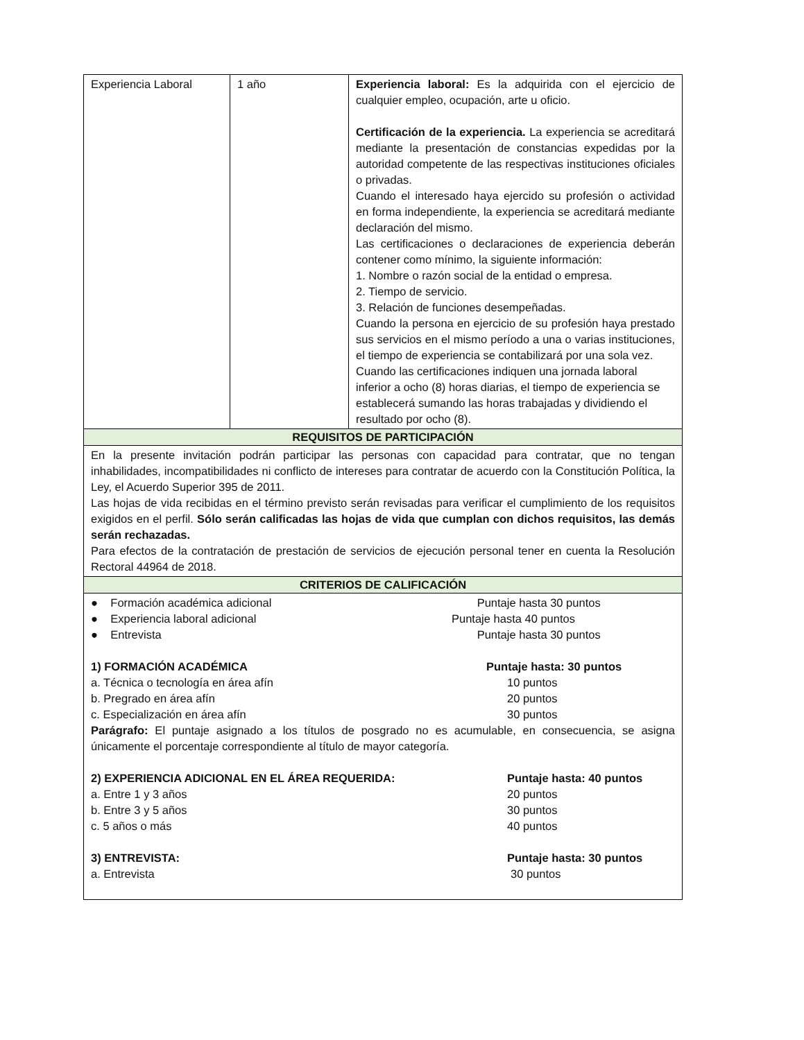| Experiencia Laboral | 1 año | Experiencia laboral: Es la adquirida con el ejercicio de cualquier empleo, ocupación, arte u oficio. Certificación de la experiencia. La experiencia se acreditará mediante la presentación de constancias expedidas por la autoridad competente de las respectivas instituciones oficiales o privadas. Cuando el interesado haya ejercido su profesión o actividad en forma independiente, la experiencia se acreditará mediante declaración del mismo. Las certificaciones o declaraciones de experiencia deberán contener como mínimo, la siguiente información: 1. Nombre o razón social de la entidad o empresa. 2. Tiempo de servicio. 3. Relación de funciones desempeñadas. Cuando la persona en ejercicio de su profesión haya prestado sus servicios en el mismo período a una o varias instituciones, el tiempo de experiencia se contabilizará por una sola vez. Cuando las certificaciones indiquen una jornada laboral inferior a ocho (8) horas diarias, el tiempo de experiencia se establecerá sumando las horas trabajadas y dividiendo el resultado por ocho (8). |
| REQUISITOS DE PARTICIPACIÓN | | |
| En la presente invitación podrán participar las personas con capacidad para contratar, que no tengan inhabilidades, incompatibilidades ni conflicto de intereses para contratar de acuerdo con la Constitución Política, la Ley, el Acuerdo Superior 395 de 2011. Las hojas de vida recibidas en el término previsto serán revisadas para verificar el cumplimiento de los requisitos exigidos en el perfil. Sólo serán calificadas las hojas de vida que cumplan con dichos requisitos, las demás serán rechazadas. Para efectos de la contratación de prestación de servicios de ejecución personal tener en cuenta la Resolución Rectoral 44964 de 2018. | | |
| CRITERIOS DE CALIFICACIÓN | | |
| ● Formación académica adicional Puntaje hasta 30 puntos ● Experiencia laboral adicional Puntaje hasta 40 puntos ● Entrevista Puntaje hasta 30 puntos 1) FORMACIÓN ACADÉMICA Puntaje hasta: 30 puntos a. Técnica o tecnología en área afín 10 puntos b. Pregrado en área afín 20 puntos c. Especialización en área afín 30 puntos Parágrafo: El puntaje asignado a los títulos de posgrado no es acumulable, en consecuencia, se asigna únicamente el porcentaje correspondiente al título de mayor categoría. 2) EXPERIENCIA ADICIONAL EN EL ÁREA REQUERIDA: Puntaje hasta: 40 puntos a. Entre 1 y 3 años 20 puntos b. Entre 3 y 5 años 30 puntos c. 5 años o más 40 puntos 3) ENTREVISTA: Puntaje hasta: 30 puntos a. Entrevista 30 puntos | | |